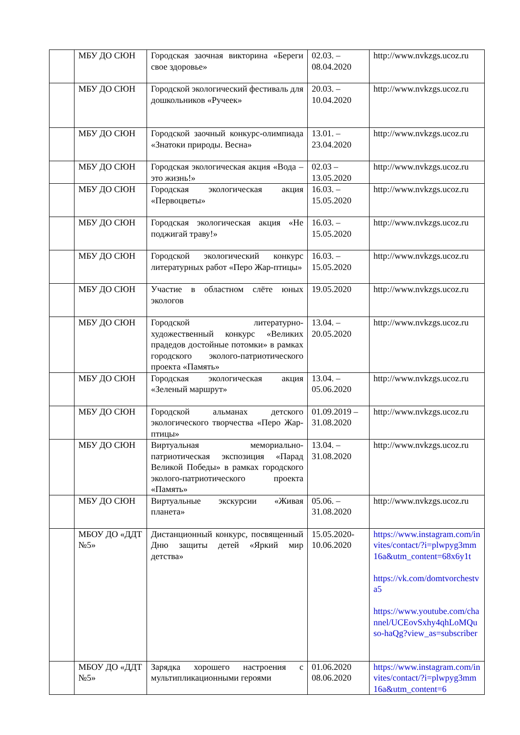| | МБУ ДО СЮН | Городская заочная викторина «Береги свое здоровье» | 02.03. – 08.04.2020 | http://www.nvkzgs.ucoz.ru |
| | МБУ ДО СЮН | Городской экологический фестиваль для дошкольников «Ручеек» | 20.03. – 10.04.2020 | http://www.nvkzgs.ucoz.ru |
| | МБУ ДО СЮН | Городской заочный конкурс-олимпиада «Знатоки природы. Весна» | 13.01. – 23.04.2020 | http://www.nvkzgs.ucoz.ru |
| | МБУ ДО СЮН | Городская экологическая акция «Вода – это жизнь!» | 02.03 – 13.05.2020 | http://www.nvkzgs.ucoz.ru |
| | МБУ ДО СЮН | Городская экологическая акция «Первоцветы» | 16.03. – 15.05.2020 | http://www.nvkzgs.ucoz.ru |
| | МБУ ДО СЮН | Городская экологическая акция «Не поджигай траву!» | 16.03. – 15.05.2020 | http://www.nvkzgs.ucoz.ru |
| | МБУ ДО СЮН | Городской экологический конкурс литературных работ «Перо Жар-птицы» | 16.03. – 15.05.2020 | http://www.nvkzgs.ucoz.ru |
| | МБУ ДО СЮН | Участие в областном слёте юных экологов | 19.05.2020 | http://www.nvkzgs.ucoz.ru |
| | МБУ ДО СЮН | Городской литературно-художественный конкурс «Великих прадедов достойные потомки» в рамках городского эколого-патриотического проекта «Память» | 13.04. – 20.05.2020 | http://www.nvkzgs.ucoz.ru |
| | МБУ ДО СЮН | Городская экологическая акция «Зеленый маршрут» | 13.04. – 05.06.2020 | http://www.nvkzgs.ucoz.ru |
| | МБУ ДО СЮН | Городской альманах детского экологического творчества «Перо Жар-птицы» | 01.09.2019 – 31.08.2020 | http://www.nvkzgs.ucoz.ru |
| | МБУ ДО СЮН | Виртуальная мемориально-патриотическая экспозиция «Парад Великой Победы» в рамках городского эколого-патриотического проекта «Память» | 13.04. – 31.08.2020 | http://www.nvkzgs.ucoz.ru |
| | МБУ ДО СЮН | Виртуальные экскурсии «Живая планета» | 05.06. – 31.08.2020 | http://www.nvkzgs.ucoz.ru |
| | МБОУ ДО «ДДТ №5» | Дистанционный конкурс, посвященный Дню защиты детей «Яркий мир детства» | 15.05.2020-10.06.2020 | https://www.instagram.com/invites/contact/?i=plwpyg3mm16a&utm_content=68x6y1t https://vk.com/domtvorchestva5 https://www.youtube.com/channel/UCEovSxhy4qhLoMQuso-haQg?view_as=subscriber |
| | МБОУ ДО «ДДТ №5» | Зарядка хорошего настроения с мультипликационными героями | 01.06.2020 08.06.2020 | https://www.instagram.com/invites/contact/?i=plwpyg3mm16a&utm_content=6 |